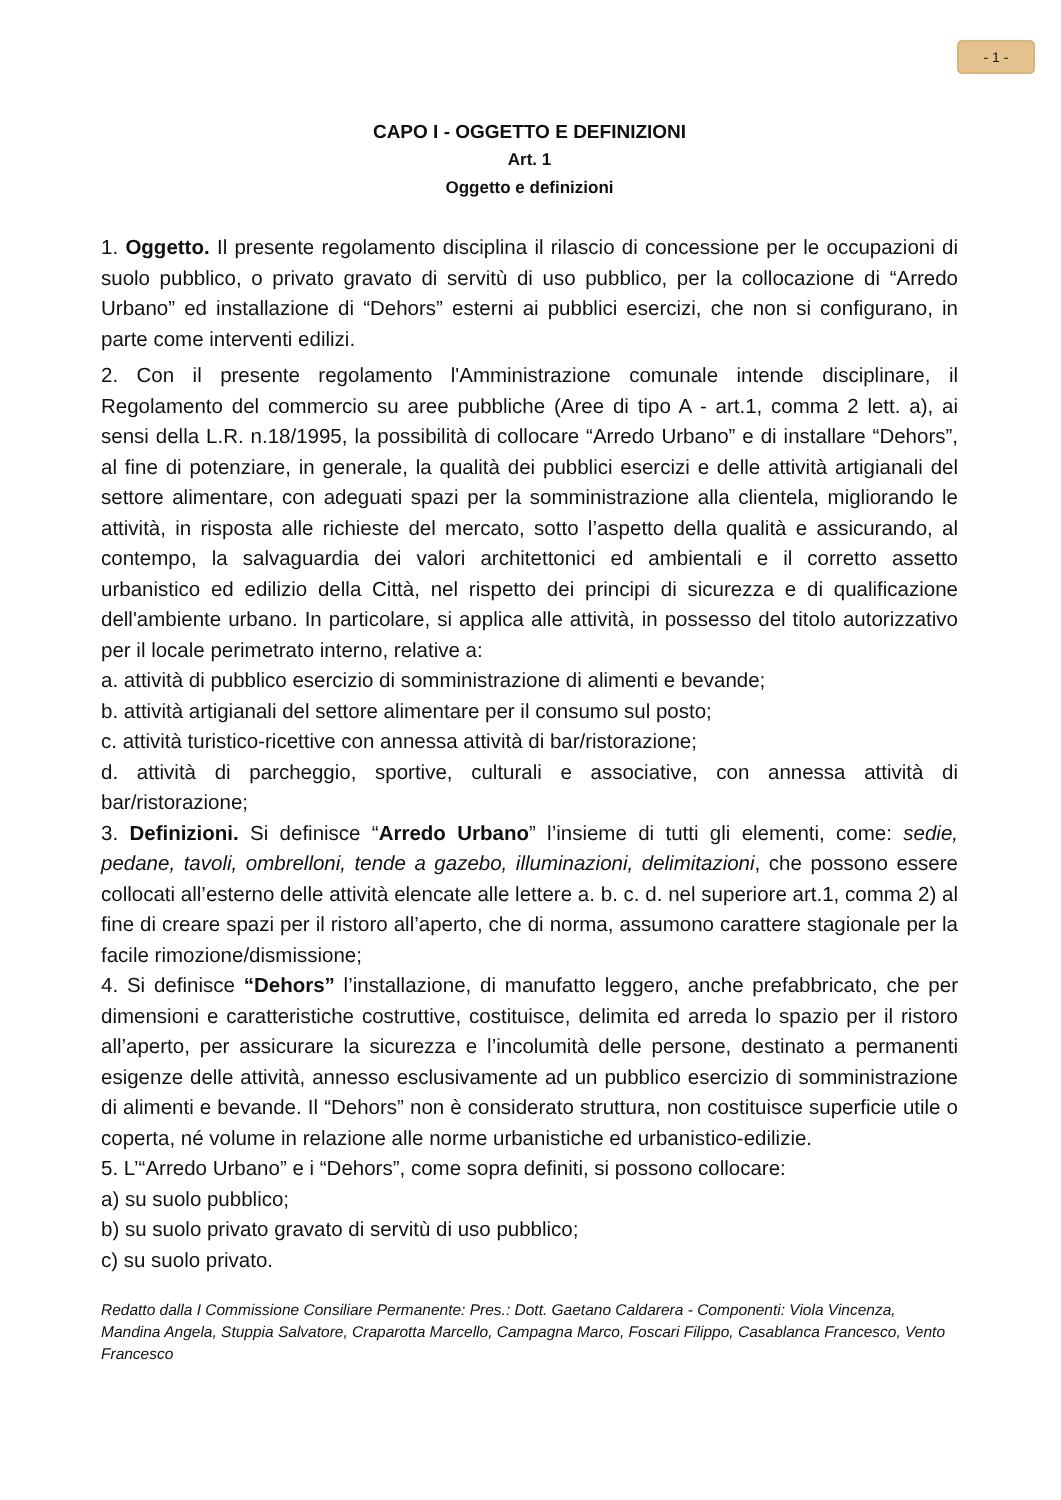- 1 -
CAPO I - OGGETTO E DEFINIZIONI
Art. 1
Oggetto e definizioni
1. Oggetto. Il presente regolamento disciplina il rilascio di concessione per le occupazioni di suolo pubblico, o privato gravato di servitù di uso pubblico, per la collocazione di “Arredo Urbano” ed installazione di “Dehors” esterni ai pubblici esercizi, che non si configurano, in parte come interventi edilizi.
2. Con il presente regolamento l'Amministrazione comunale intende disciplinare, il Regolamento del commercio su aree pubbliche (Aree di tipo A - art.1, comma 2 lett. a), ai sensi della L.R. n.18/1995, la possibilità di collocare “Arredo Urbano” e di installare “Dehors”, al fine di potenziare, in generale, la qualità dei pubblici esercizi e delle attività artigianali del settore alimentare, con adeguati spazi per la somministrazione alla clientela, migliorando le attività, in risposta alle richieste del mercato, sotto l’aspetto della qualità e assicurando, al contempo, la salvaguardia dei valori architettonici ed ambientali e il corretto assetto urbanistico ed edilizio della Città, nel rispetto dei principi di sicurezza e di qualificazione dell'ambiente urbano. In particolare, si applica alle attività, in possesso del titolo autorizzativo per il locale perimetrato interno, relative a:
a. attività di pubblico esercizio di somministrazione di alimenti e bevande;
b. attività artigianali del settore alimentare per il consumo sul posto;
c. attività turistico-ricettive con annessa attività di bar/ristorazione;
d. attività di parcheggio, sportive, culturali e associative, con annessa attività di bar/ristorazione;
3. Definizioni. Si definisce “Arredo Urbano” l’insieme di tutti gli elementi, come: sedie, pedane, tavoli, ombrelloni, tende a gazebo, illuminazioni, delimitazioni, che possono essere collocati all’esterno delle attività elencate alle lettere a. b. c. d. nel superiore art.1, comma 2) al fine di creare spazi per il ristoro all’aperto, che di norma, assumono carattere stagionale per la facile rimozione/dismissione;
4. Si definisce “Dehors” l’installazione, di manufatto leggero, anche prefabbricato, che per dimensioni e caratteristiche costruttive, costituisce, delimita ed arreda lo spazio per il ristoro all’aperto, per assicurare la sicurezza e l’incolumità delle persone, destinato a permanenti esigenze delle attività, annesso esclusivamente ad un pubblico esercizio di somministrazione di alimenti e bevande. Il “Dehors” non è considerato struttura, non costituisce superficie utile o coperta, né volume in relazione alle norme urbanistiche ed urbanistico-edilizie.
5. L’“Arredo Urbano” e i “Dehors”, come sopra definiti, si possono collocare:
a) su suolo pubblico;
b) su suolo privato gravato di servitù di uso pubblico;
c) su suolo privato.
Redatto dalla I Commissione Consiliare Permanente: Pres.: Dott. Gaetano Caldarera - Componenti: Viola Vincenza, Mandina Angela, Stuppia Salvatore, Craparotta Marcello, Campagna Marco, Foscari Filippo, Casablanca Francesco, Vento Francesco